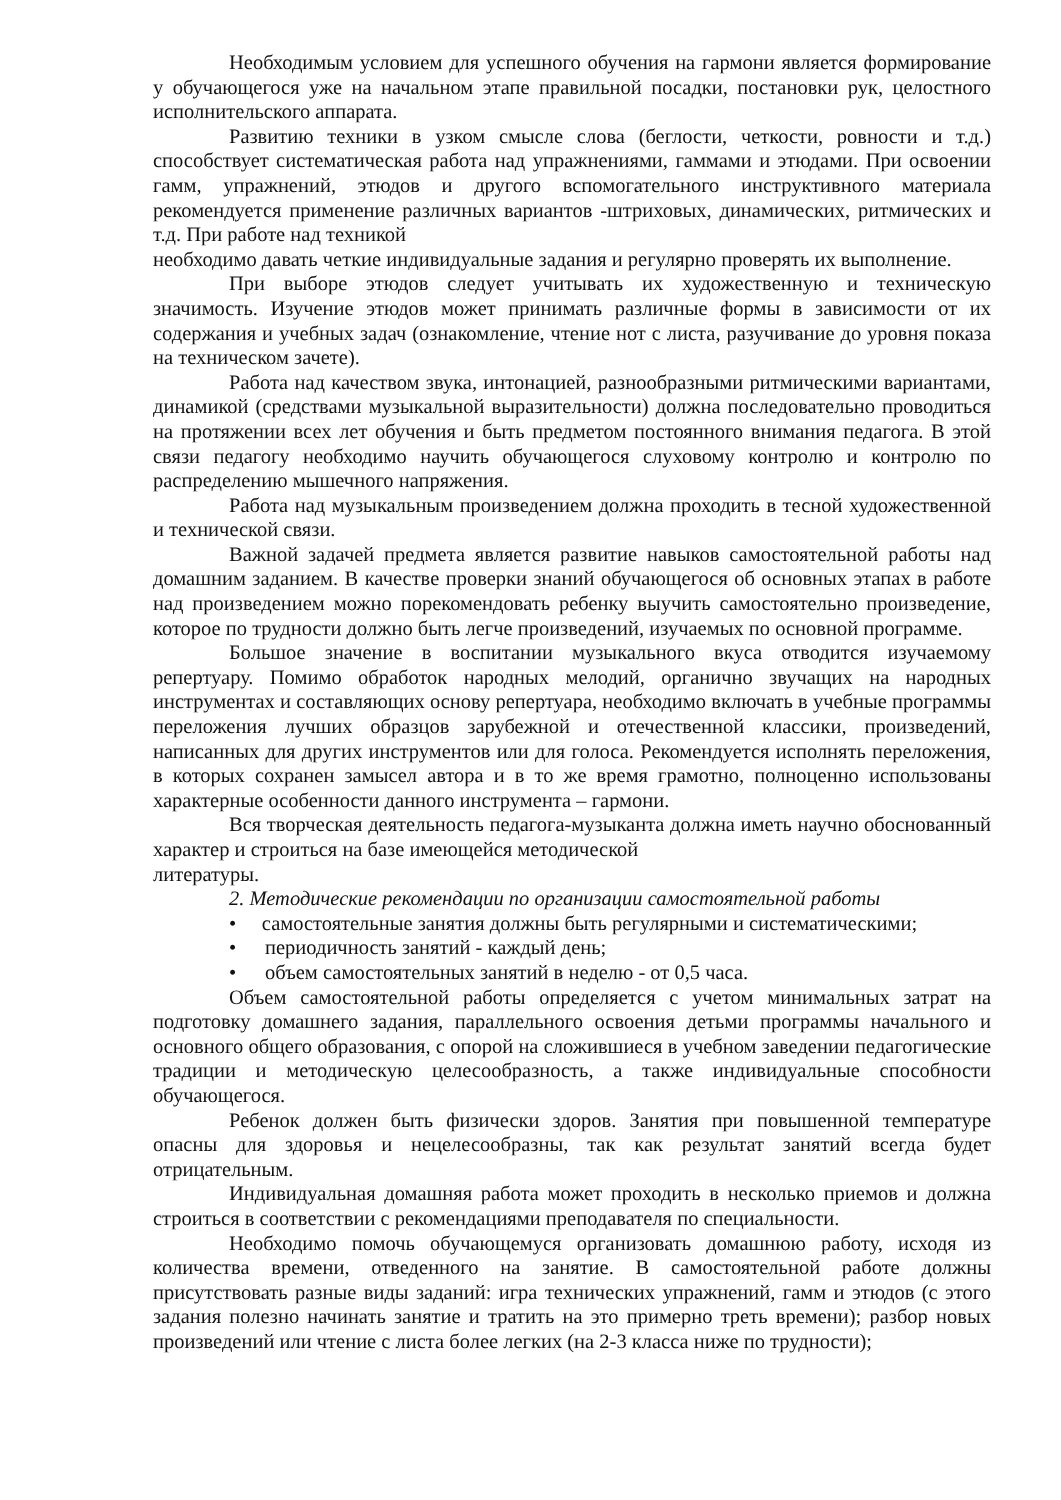Необходимым условием для успешного обучения на гармони является формирование у обучающегося уже на начальном этапе правильной посадки, постановки рук, целостного исполнительского аппарата.
Развитию техники в узком смысле слова (беглости, четкости, ровности и т.д.) способствует систематическая работа над упражнениями, гаммами и этюдами. При освоении гамм, упражнений, этюдов и другого вспомогательного инструктивного материала рекомендуется применение различных вариантов -штриховых, динамических, ритмических и т.д. При работе над техникой
необходимо давать четкие индивидуальные задания и регулярно проверять их выполнение.
При выборе этюдов следует учитывать их художественную и техническую значимость. Изучение этюдов может принимать различные формы в зависимости от их содержания и учебных задач (ознакомление, чтение нот с листа, разучивание до уровня показа на техническом зачете).
Работа над качеством звука, интонацией, разнообразными ритмическими вариантами, динамикой (средствами музыкальной выразительности) должна последовательно проводиться на протяжении всех лет обучения и быть предметом постоянного внимания педагога. В этой связи педагогу необходимо научить обучающегося слуховому контролю и контролю по распределению мышечного напряжения.
Работа над музыкальным произведением должна проходить в тесной художественной и технической связи.
Важной задачей предмета является развитие навыков самостоятельной работы над домашним заданием. В качестве проверки знаний обучающегося об основных этапах в работе над произведением можно порекомендовать ребенку выучить самостоятельно произведение, которое по трудности должно быть легче произведений, изучаемых по основной программе.
Большое значение в воспитании музыкального вкуса отводится изучаемому репертуару. Помимо обработок народных мелодий, органично звучащих на народных инструментах и составляющих основу репертуара, необходимо включать в учебные программы переложения лучших образцов зарубежной и отечественной классики, произведений, написанных для других инструментов или для голоса. Рекомендуется исполнять переложения, в которых сохранен замысел автора и в то же время грамотно, полноценно использованы характерные особенности данного инструмента – гармони.
Вся творческая деятельность педагога-музыканта должна иметь научно обоснованный характер и строиться на базе имеющейся методической
литературы.
2. Методические рекомендации по организации самостоятельной работы
• самостоятельные занятия должны быть регулярными и систематическими;
• периодичность занятий - каждый день;
• объем самостоятельных занятий в неделю - от 0,5 часа.
Объем самостоятельной работы определяется с учетом минимальных затрат на подготовку домашнего задания, параллельного освоения детьми программы начального и основного общего образования, с опорой на сложившиеся в учебном заведении педагогические традиции и методическую целесообразность, а также индивидуальные способности обучающегося.
Ребенок должен быть физически здоров. Занятия при повышенной температуре опасны для здоровья и нецелесообразны, так как результат занятий всегда будет отрицательным.
Индивидуальная домашняя работа может проходить в несколько приемов и должна строиться в соответствии с рекомендациями преподавателя по специальности.
Необходимо помочь обучающемуся организовать домашнюю работу, исходя из количества времени, отведенного на занятие. В самостоятельной работе должны присутствовать разные виды заданий: игра технических упражнений, гамм и этюдов (с этого задания полезно начинать занятие и тратить на это примерно треть времени); разбор новых произведений или чтение с листа более легких (на 2-3 класса ниже по трудности);